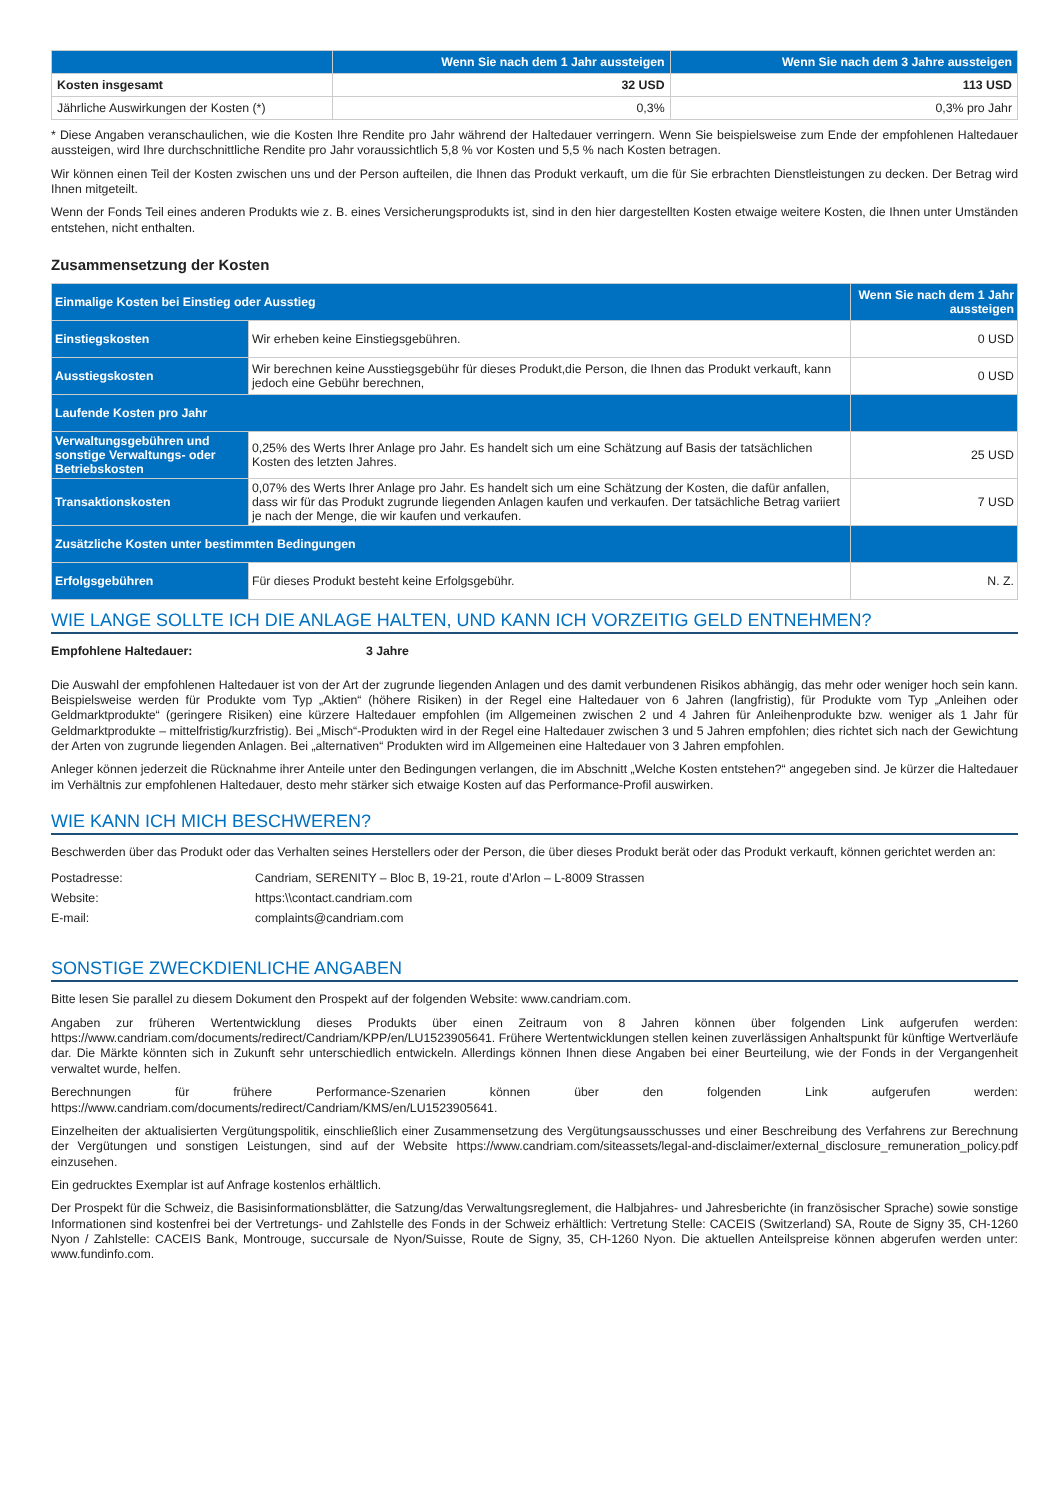| | Wenn Sie nach dem 1 Jahr aussteigen | Wenn Sie nach dem 3 Jahre aussteigen |
| --- | --- | --- |
| Kosten insgesamt | 32 USD | 113 USD |
| Jährliche Auswirkungen der Kosten (*) | 0,3% | 0,3% pro Jahr |
* Diese Angaben veranschaulichen, wie die Kosten Ihre Rendite pro Jahr während der Haltedauer verringern. Wenn Sie beispielsweise zum Ende der empfohlenen Haltedauer aussteigen, wird Ihre durchschnittliche Rendite pro Jahr voraussichtlich 5,8 % vor Kosten und 5,5 % nach Kosten betragen.
Wir können einen Teil der Kosten zwischen uns und der Person aufteilen, die Ihnen das Produkt verkauft, um die für Sie erbrachten Dienstleistungen zu decken. Der Betrag wird Ihnen mitgeteilt.
Wenn der Fonds Teil eines anderen Produkts wie z. B. eines Versicherungsprodukts ist, sind in den hier dargestellten Kosten etwaige weitere Kosten, die Ihnen unter Umständen entstehen, nicht enthalten.
Zusammensetzung der Kosten
| Einmalige Kosten bei Einstieg oder Ausstieg | | Wenn Sie nach dem 1 Jahr aussteigen |
| Einstiegskosten | Wir erheben keine Einstiegsgebühren. | 0 USD |
| Ausstiegskosten | Wir berechnen keine Ausstiegsgebühr für dieses Produkt,die Person, die Ihnen das Produkt verkauft, kann jedoch eine Gebühr berechnen, | 0 USD |
| Laufende Kosten pro Jahr | | |
| Verwaltungsgebühren und sonstige Verwaltungs- oder Betriebskosten | 0,25% des Werts Ihrer Anlage pro Jahr. Es handelt sich um eine Schätzung auf Basis der tatsächlichen Kosten des letzten Jahres. | 25 USD |
| Transaktionskosten | 0,07% des Werts Ihrer Anlage pro Jahr. Es handelt sich um eine Schätzung der Kosten, die dafür anfallen, dass wir für das Produkt zugrunde liegenden Anlagen kaufen und verkaufen. Der tatsächliche Betrag variiert je nach der Menge, die wir kaufen und verkaufen. | 7 USD |
| Zusätzliche Kosten unter bestimmten Bedingungen | | |
| Erfolgsgebühren | Für dieses Produkt besteht keine Erfolgsgebühr. | N. Z. |
WIE LANGE SOLLTE ICH DIE ANLAGE HALTEN, UND KANN ICH VORZEITIG GELD ENTNEHMEN?
Empfohlene Haltedauer: 3 Jahre
Die Auswahl der empfohlenen Haltedauer ist von der Art der zugrunde liegenden Anlagen und des damit verbundenen Risikos abhängig, das mehr oder weniger hoch sein kann. Beispielsweise werden für Produkte vom Typ „Aktien“ (höhere Risiken) in der Regel eine Haltedauer von 6 Jahren (langfristig), für Produkte vom Typ „Anleihen oder Geldmarktprodukte“ (geringere Risiken) eine kürzere Haltedauer empfohlen (im Allgemeinen zwischen 2 und 4 Jahren für Anleihenprodukte bzw. weniger als 1 Jahr für Geldmarktprodukte – mittelfristig/kurzfristig). Bei „Misch“-Produkten wird in der Regel eine Haltedauer zwischen 3 und 5 Jahren empfohlen; dies richtet sich nach der Gewichtung der Arten von zugrunde liegenden Anlagen. Bei „alternativen“ Produkten wird im Allgemeinen eine Haltedauer von 3 Jahren empfohlen.
Anleger können jederzeit die Rücknahme ihrer Anteile unter den Bedingungen verlangen, die im Abschnitt „Welche Kosten entstehen?“ angegeben sind. Je kürzer die Haltedauer im Verhältnis zur empfohlenen Haltedauer, desto mehr stärker sich etwaige Kosten auf das Performance-Profil auswirken.
WIE KANN ICH MICH BESCHWEREN?
Beschwerden über das Produkt oder das Verhalten seines Herstellers oder der Person, die über dieses Produkt berät oder das Produkt verkauft, können gerichtet werden an:
| Postadresse: | Candriam, SERENITY – Bloc B, 19-21, route d’Arlon – L-8009 Strassen |
| Website: | https:\\contact.candriam.com |
| E-mail: | complaints@candriam.com |
SONSTIGE ZWECKDIENLICHE ANGABEN
Bitte lesen Sie parallel zu diesem Dokument den Prospekt auf der folgenden Website: www.candriam.com.
Angaben zur früheren Wertentwicklung dieses Produkts über einen Zeitraum von 8 Jahren können über folgenden Link aufgerufen werden: https://www.candriam.com/documents/redirect/Candriam/KPP/en/LU1523905641. Frühere Wertentwicklungen stellen keinen zuverlässigen Anhaltspunkt für künftige Wertverläufe dar. Die Märkte könnten sich in Zukunft sehr unterschiedlich entwickeln. Allerdings können Ihnen diese Angaben bei einer Beurteilung, wie der Fonds in der Vergangenheit verwaltet wurde, helfen.
Berechnungen für frühere Performance-Szenarien können über den folgenden Link aufgerufen werden: https://www.candriam.com/documents/redirect/Candriam/KMS/en/LU1523905641.
Einzelheiten der aktualisierten Vergütungspolitik, einschließlich einer Zusammensetzung des Vergütungsausschusses und einer Beschreibung des Verfahrens zur Berechnung der Vergütungen und sonstigen Leistungen, sind auf der Website https://www.candriam.com/siteassets/legal-and-disclaimer/external_disclosure_remuneration_policy.pdf einzusehen.
Ein gedrucktes Exemplar ist auf Anfrage kostenlos erhältlich.
Der Prospekt für die Schweiz, die Basisinformationsblätter, die Satzung/das Verwaltungsreglement, die Halbjahres- und Jahresberichte (in französischer Sprache) sowie sonstige Informationen sind kostenfrei bei der Vertretungs- und Zahlstelle des Fonds in der Schweiz erhältlich: Vertretung Stelle: CACEIS (Switzerland) SA, Route de Signy 35, CH-1260 Nyon / Zahlstelle: CACEIS Bank, Montrouge, succursale de Nyon/Suisse, Route de Signy, 35, CH-1260 Nyon. Die aktuellen Anteilspreise können abgerufen werden unter: www.fundinfo.com.